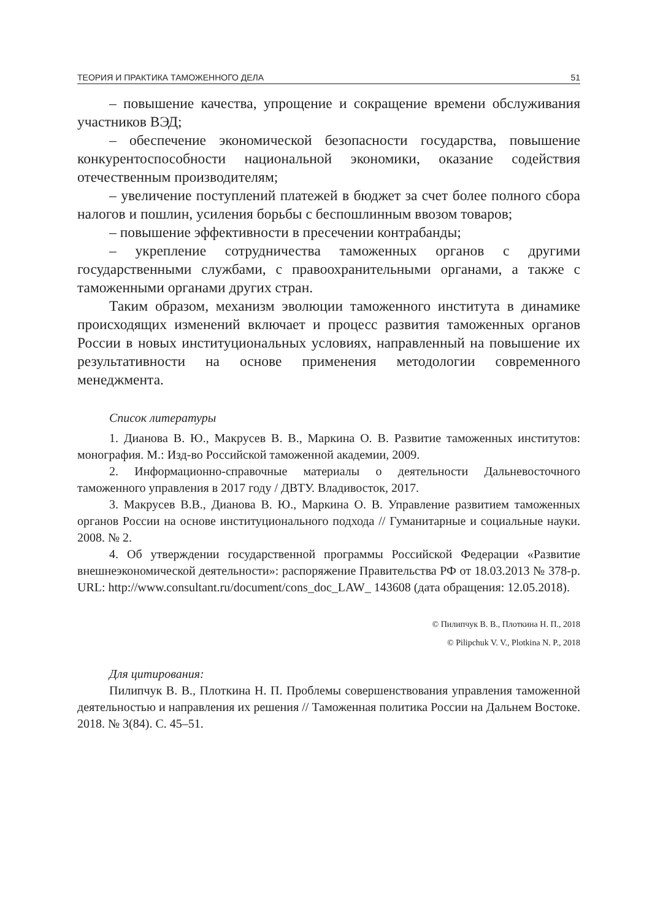ТЕОРИЯ И ПРАКТИКА ТАМОЖЕННОГО ДЕЛА 51
– повышение качества, упрощение и сокращение времени обслуживания участников ВЭД;
– обеспечение экономической безопасности государства, повышение конкурентоспособности национальной экономики, оказание содействия отечественным производителям;
– увеличение поступлений платежей в бюджет за счет более полного сбора налогов и пошлин, усиления борьбы с беспошлинным ввозом товаров;
– повышение эффективности в пресечении контрабанды;
– укрепление сотрудничества таможенных органов с другими государственными службами, с правоохранительными органами, а также с таможенными органами других стран.
Таким образом, механизм эволюции таможенного института в динамике происходящих изменений включает и процесс развития таможенных органов России в новых институциональных условиях, направленный на повышение их результативности на основе применения методологии современного менеджмента.
Список литературы
1. Дианова В. Ю., Макрусев В. В., Маркина О. В. Развитие таможенных институтов: монография. М.: Изд-во Российской таможенной академии, 2009.
2. Информационно-справочные материалы о деятельности Дальневосточного таможенного управления в 2017 году / ДВТУ. Владивосток, 2017.
3. Макрусев В.В., Дианова В. Ю., Маркина О. В. Управление развитием таможенных органов России на основе институционального подхода // Гуманитарные и социальные науки. 2008. № 2.
4. Об утверждении государственной программы Российской Федерации «Развитие внешнеэкономической деятельности»: распоряжение Правительства РФ от 18.03.2013 № 378-р. URL: http://www.consultant.ru/document/cons_doc_LAW_ 143608 (дата обращения: 12.05.2018).
© Пилипчук В. В., Плоткина Н. П., 2018
© Pilipchuk V. V., Plotkina N. P., 2018
Для цитирования:
Пилипчук В. В., Плоткина Н. П. Проблемы совершенствования управления таможенной деятельностью и направления их решения // Таможенная политика России на Дальнем Востоке. 2018. № 3(84). С. 45–51.